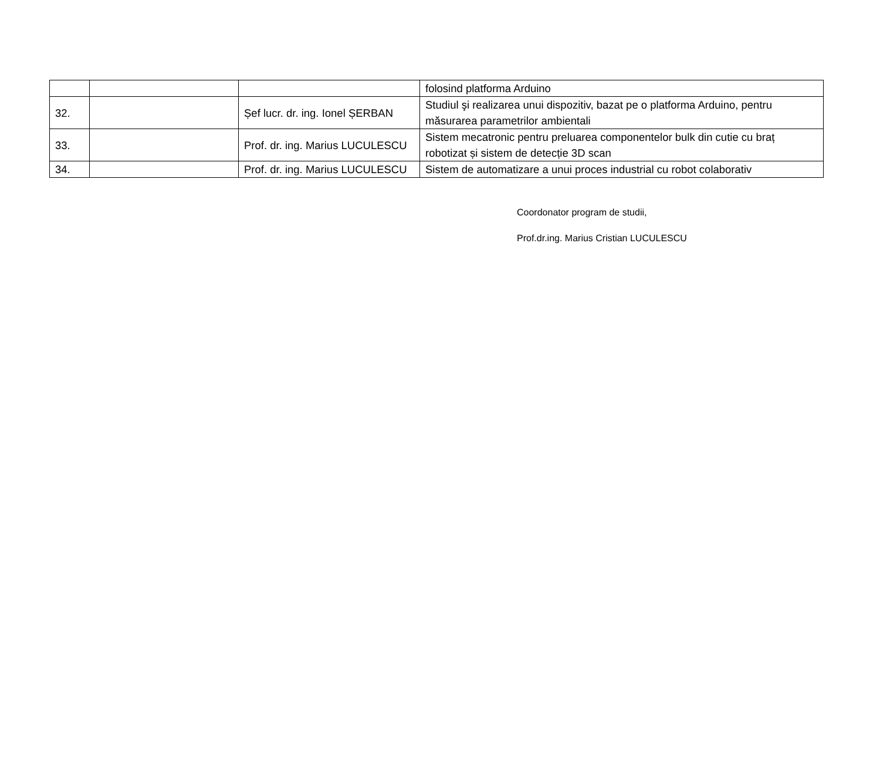| | | | folosind platforma Arduino |
| 32. | | Șef lucr. dr. ing. Ionel ȘERBAN | Studiul şi realizarea unui dispozitiv, bazat pe o platforma Arduino, pentru măsurarea parametrilor ambientali |
| 33. | | Prof. dr. ing. Marius LUCULESCU | Sistem mecatronic pentru preluarea componentelor bulk din cutie cu braț robotizat și sistem de detecție 3D scan |
| 34. | | Prof. dr. ing. Marius LUCULESCU | Sistem de automatizare a unui proces industrial cu robot colaborativ |
Coordonator program de studii,
Prof.dr.ing. Marius Cristian LUCULESCU